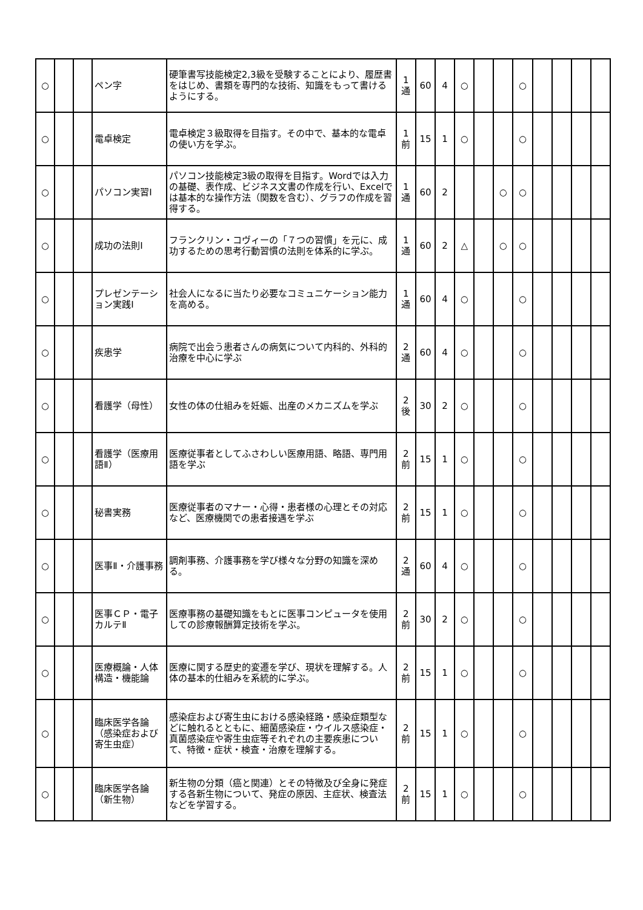| ○ | | | ペン字 | 硬筆書写技能検定2,3級を受験することにより、履歴書をはじめ、書類を専門的な技術、知識をもって書けるようにする。 | 1 通 | 60 | 4 | ○ | | | ○ | | | | |
| ○ | | | 電卓検定 | 電卓検定３級取得を目指す。その中で、基本的な電卓の使い方を学ぶ。 | 1 前 | 15 | 1 | ○ | | | ○ | | | | |
| ○ | | | パソコン実習Ⅰ | パソコン技能検定3級の取得を目指す。Wordでは入力の基礎、表作成、ビジネス文書の作成を行い、Excelでは基本的な操作方法（関数を含む）、グラフの作成を習得する。 | 1 通 | 60 | 2 | | | ○ | ○ | | | | |
| ○ | | | 成功の法則Ⅰ | フランクリン・コヴィーの「７つの習慣」を元に、成功するための思考行動習慣の法則を体系的に学ぶ。 | 1 通 | 60 | 2 | △ | | ○ | ○ | | | | |
| ○ | | | プレゼンテーション実践Ⅰ | 社会人になるに当たり必要なコミュニケーション能力を高める。 | 1 通 | 60 | 4 | ○ | | | ○ | | | | |
| ○ | | | 疾患学 | 病院で出会う患者さんの病気について内科的、外科的治療を中心に学ぶ | 2 通 | 60 | 4 | ○ | | | ○ | | | | |
| ○ | | | 看護学（母性） | 女性の体の仕組みを妊娠、出産のメカニズムを学ぶ | 2 後 | 30 | 2 | ○ | | | ○ | | | | |
| ○ | | | 看護学（医療用語Ⅱ） | 医療従事者としてふさわしい医療用語、略語、専門用語を学ぶ | 2 前 | 15 | 1 | ○ | | | ○ | | | | |
| ○ | | | 秘書実務 | 医療従事者のマナー・心得・患者様の心理とその対応など、医療機関での患者接遇を学ぶ | 2 前 | 15 | 1 | ○ | | | ○ | | | | |
| ○ | | | 医事Ⅱ・介護事務 | 調剤事務、介護事務を学び様々な分野の知識を深める。 | 2 通 | 60 | 4 | ○ | | | ○ | | | | |
| ○ | | | 医事ＣＰ・電子カルテⅡ | 医療事務の基礎知識をもとに医事コンピュータを使用しての診療報酬算定技術を学ぶ。 | 2 前 | 30 | 2 | ○ | | | ○ | | | | |
| ○ | | | 医療概論・人体構造・機能論 | 医療に関する歴史的変遷を学び、現状を理解する。人体の基本的仕組みを系統的に学ぶ。 | 2 前 | 15 | 1 | ○ | | | ○ | | | | |
| ○ | | | 臨床医学各論（感染症および寄生虫症） | 感染症および寄生虫における感染経路・感染症類型などに触れるとともに、細菌感染症・ウイルス感染症・真菌感染症や寄生虫症等それぞれの主要疾患について、特徴・症状・検査・治療を理解する。 | 2 前 | 15 | 1 | ○ | | | ○ | | | | |
| ○ | | | 臨床医学各論（新生物） | 新生物の分類（癌と関連）とその特徴及び全身に発症する各新生物について、発症の原因、主症状、検査法などを学習する。 | 2 前 | 15 | 1 | ○ | | | ○ | | | | |